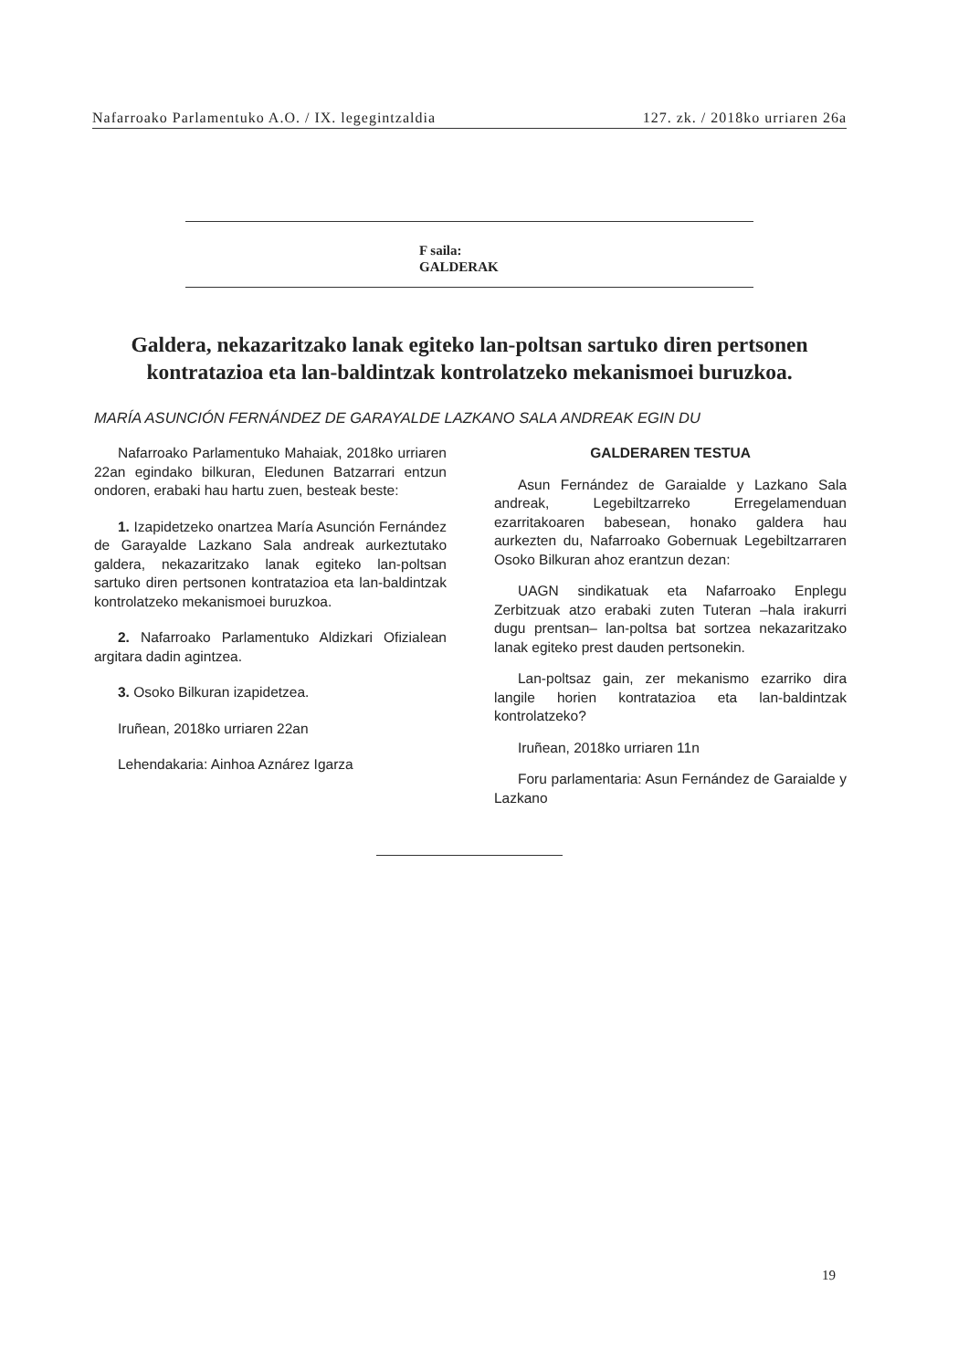Nafarroako Parlamentuko A.O. / IX. legegintzaldia 127. zk. / 2018ko urriaren 26a
F saila:
GALDERAK
Galdera, nekazaritzako lanak egiteko lan-poltsan sartuko diren pertsonen kontratazioa eta lan-baldintzak kontrolatzeko mekanismoei buruzkoa.
MARÍA ASUNCIÓN FERNÁNDEZ DE GARAYALDE LAZKANO SALA ANDREAK EGIN DU
Nafarroako Parlamentuko Mahaiak, 2018ko urriaren 22an egindako bilkuran, Eledunen Batzarrari entzun ondoren, erabaki hau hartu zuen, besteak beste:
1. Izapidetzeko onartzea María Asunción Fernández de Garayalde Lazkano Sala andreak aurkeztutako galdera, nekazaritzako lanak egiteko lan-poltsan sartuko diren pertsonen kontratazioa eta lan-baldintzak kontrolatzeko mekanismoei buruzkoa.
2. Nafarroako Parlamentuko Aldizkari Ofizialean argitara dadin agintzea.
3. Osoko Bilkuran izapidetzea.
Iruñean, 2018ko urriaren 22an
Lehendakaria: Ainhoa Aznárez Igarza
GALDERAREN TESTUA
Asun Fernández de Garaialde y Lazkano Sala andreak, Legebiltzarreko Erregelamenduan ezarritakoaren babesean, honako galdera hau aurkezten du, Nafarroako Gobernuak Legebiltzarraren Osoko Bilkuran ahoz erantzun dezan:
UAGN sindikatuak eta Nafarroako Enplegu Zerbitzuak atzo erabaki zuten Tuteran –hala irakurri dugu prentsan– lan-poltsa bat sortzea nekazaritzako lanak egiteko prest dauden pertsonekin.
Lan-poltsaz gain, zer mekanismo ezarriko dira langile horien kontratazioa eta lan-baldintzak kontrolatzeko?
Iruñean, 2018ko urriaren 11n
Foru parlamentaria: Asun Fernández de Garaialde y Lazkano
19